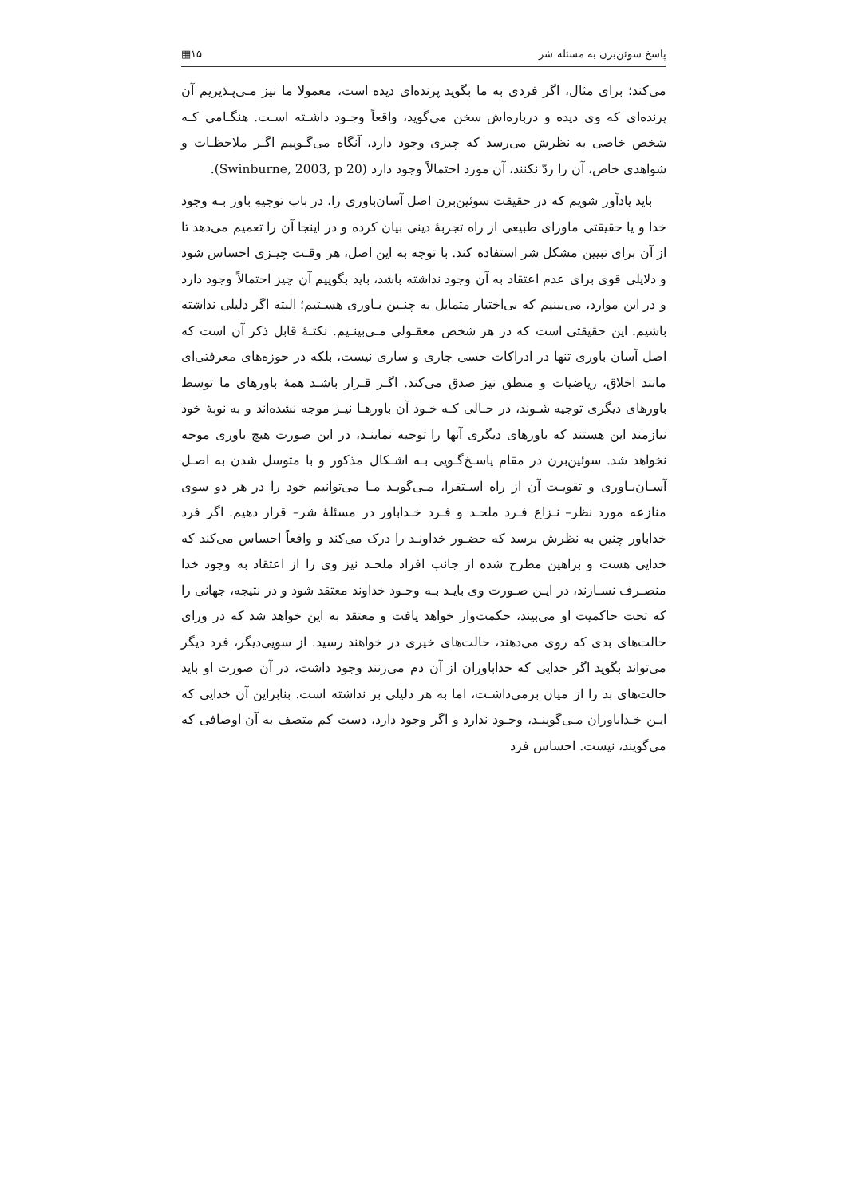پاسخ سوئن‌برن به مسئله شر ۱۵▦
می‌کند؛ برای مثال، اگر فردی به ما بگوید پرنده‌ای دیده است، معمولا ما نیز مـی‌پـذیریم آن پرنده‌ای که وی دیده و درباره‌اش سخن می‌گوید، واقعاً وجـود داشـته اسـت. هنگـامی کـه شخص خاصی به نظرش می‌رسد که چیزی وجود دارد، آنگاه می‌گـوییم اگـر ملاحظـات و شواهدی خاص، آن را ردّ نکنند، آن مورد احتمالاً وجود دارد (Swinburne, 2003, p 20).
باید یادآور شویم که در حقیقت سوئین‌برن اصل آسان‌باوری را، در باب توجیهِ باور بـه وجود خدا و یا حقیقتی ماورای طبیعی از راه تجربهٔ دینی بیان کرده و در اینجا آن را تعمیم می‌دهد تا از آن برای تبیین مشکل شر استفاده کند. با توجه به این اصل، هر وقـت چیـزی احساس شود و دلایلی قوی برای عدم اعتقاد به آن وجود نداشته باشد، باید بگوییم آن چیز احتمالاً وجود دارد و در این موارد، می‌بینیم که بی‌اختیار متمایل به چنـین بـاوری هسـتیم؛ البته اگر دلیلی نداشته باشیم. این حقیقتی است که در هر شخص معقـولی مـی‌بینـیم. نکتـهٔ قابل ذکر آن است که اصل آسان باوری تنها در ادراکات حسی جاری و ساری نیست، بلکه در حوزه‌های معرفتی‌ای مانند اخلاق، ریاضیات و منطق نیز صدق می‌کند. اگـر قـرار باشـد همهٔ باورهای ما توسط باورهای دیگری توجیه شـوند، در حـالی کـه خـود آن باورهـا نیـز موجه نشده‌اند و به نوبهٔ خود نیازمند این هستند که باورهای دیگری آنها را توجیه نماینـد، در این صورت هیچ باوری موجه نخواهد شد. سوئین‌برن در مقام پاسـخ‌گـویی بـه اشـکال مذکور و با متوسل شدن به اصـل آسـان‌بـاوری و تقویـت آن از راه اسـتقرا، مـی‌گویـد مـا می‌توانیم خود را در هر دو سوی منازعه مورد نظر– نـزاع فـرد ملحـد و فـرد خـداباور در مسئلهٔ شر– قرار دهیم. اگر فرد خداباور چنین به نظرش برسد که حضـور خداونـد را درک می‌کند و واقعاً احساس می‌کند که خدایی هست و براهین مطرح شده از جانب افراد ملحـد نیز وی را از اعتقاد به وجود خدا منصـرف نسـازند، در ایـن صـورت وی بایـد بـه وجـود خداوند معتقد شود و در نتیجه، جهانی را که تحت حاکمیت او می‌بیند، حکمت‌وار خواهد یافت و معتقد به این خواهد شد که در ورای حالت‌های بدی که روی می‌دهند، حالت‌های خیری در خواهند رسید. از سویی‌دیگر، فرد دیگر می‌تواند بگوید اگر خدایی که خداباوران از آن دم می‌زنند وجود داشت، در آن صورت او باید حالت‌های بد را از میان برمی‌داشـت، اما به هر دلیلی بر نداشته است. بنابراین آن خدایی که ایـن خـداباوران مـی‌گوینـد، وجـود ندارد و اگر وجود دارد، دست کم متصف به آن اوصافی که می‌گویند، نیست. احساس فرد